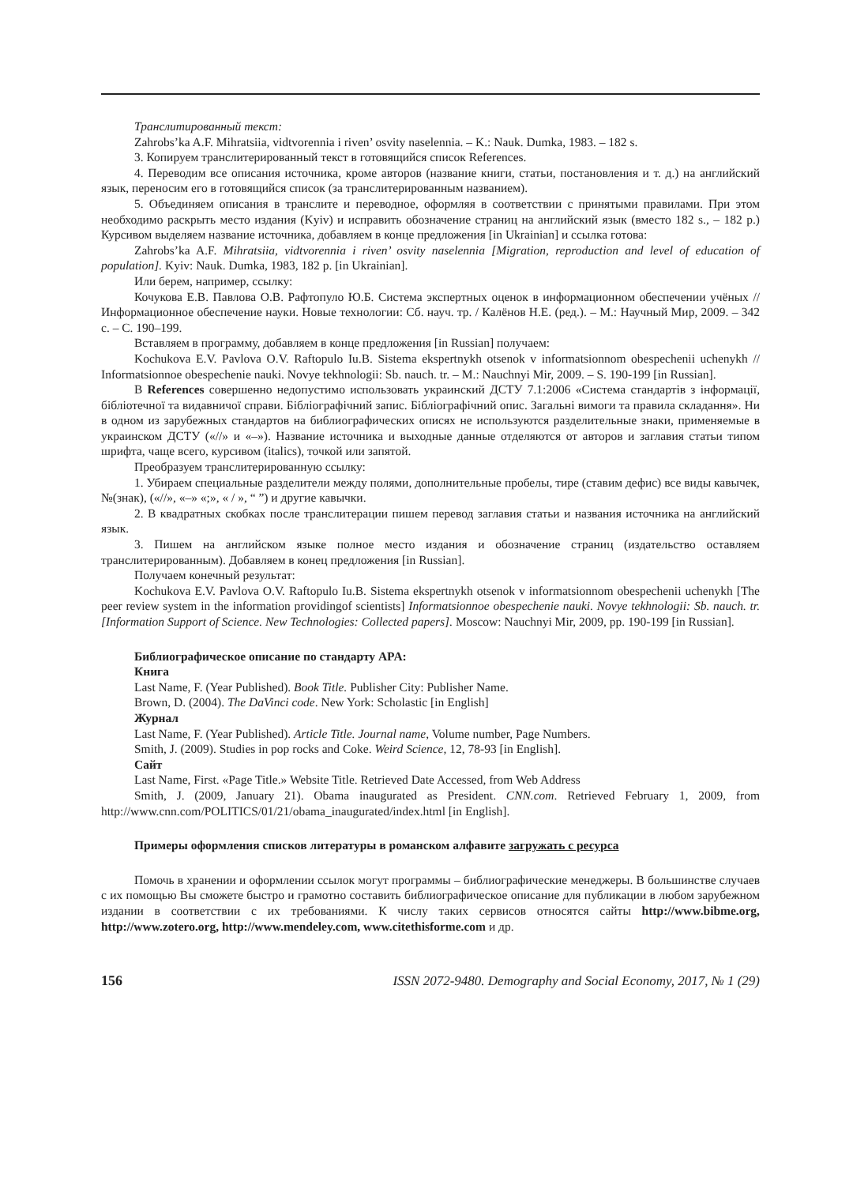Транслитированный текст:
Zahrobs’ka A.F. Mihratsiia, vidtvorennia i riven’ osvity naselennia. – K.: Nauk. Dumka, 1983. – 182 s.
3. Копируем транслитерированный текст в готовящийся список References.
4. Переводим все описания источника, кроме авторов (название книги, статьи, постановления и т. д.) на английский язык, переносим его в готовящийся список (за транслитерированным названием).
5. Объединяем описания в транслите и переводное, оформляя в соответствии с принятыми правилами. При этом необходимо раскрыть место издания (Kyiv) и исправить обозначение страниц на английский язык (вместо 182 s., – 182 p.) Курсивом выделяем название источника, добавляем в конце предложения [in Ukrainian] и ссылка готова:
Zahrobs’ka A.F. Mihratsiia, vidtvorennia i riven’ osvity naselennia [Migration, reproduction and level of education of population]. Kyiv: Nauk. Dumka, 1983, 182 p. [in Ukrainian].
Или берем, например, ссылку:
Кочукова Е.В. Павлова О.В. Рафтопуло Ю.Б. Система экспертных оценок в информационном обеспечении учёных // Информационное обеспечение науки. Новые технологии: Сб. науч. тр. / Калёнов Н.Е. (ред.). – М.: Научный Мир, 2009. – 342 с. – С. 190–199.
Вставляем в программу, добавляем в конце предложения [in Russian] получаем:
Kochukova E.V. Pavlova O.V. Raftopulo Iu.B. Sistema ekspertnykh otsenok v informatsionnom obespechenii uchenykh // Informatsionnoe obespechenie nauki. Novye tekhnologii: Sb. nauch. tr. – M.: Nauchnyi Mir, 2009. – S. 190-199 [in Russian].
В References совершенно недопустимо использовать украинский ДСТУ 7.1:2006 «Система стандартів з інформації, бібліотечної та видавничої справи. Бібліографічний запис. Бібліографічний опис. Загальні вимоги та правила складання». Ни в одном из зарубежных стандартов на библиографических описях не используются разделительные знаки, применяемые в украинском ДСТУ («//» и «–»). Название источника и выходные данные отделяются от авторов и заглавия статьи типом шрифта, чаще всего, курсивом (italics), точкой или запятой.
Преобразуем транслитерированную ссылку:
1. Убираем специальные разделители между полями, дополнительные пробелы, тире (ставим дефис) все виды кавычек, №(знак), («//», «–» «;», « / », “ ”) и другие кавычки.
2. В квадратных скобках после транслитерации пишем перевод заглавия статьи и названия источника на английский язык.
3. Пишем на английском языке полное место издания и обозначение страниц (издательство оставляем транслитерированным). Добавляем в конец предложения [in Russian].
Получаем конечный результат:
Kochukova E.V. Pavlova O.V. Raftopulo Iu.B. Sistema ekspertnykh otsenok v informatsionnom obespechenii uchenykh [The peer review system in the information providingof scientists] Informatsionnoe obespechenie nauki. Novye tekhnologii: Sb. nauch. tr. [Information Support of Science. New Technologies: Collected papers]. Moscow: Nauchnyi Mir, 2009, pp. 190-199 [in Russian].
Библиографическое описание по стандарту APA:
Книга
Last Name, F. (Year Published). Book Title. Publisher City: Publisher Name.
Brown, D. (2004). The DaVinci code. New York: Scholastic [in English]
Журнал
Last Name, F. (Year Published). Article Title. Journal name, Volume number, Page Numbers.
Smith, J. (2009). Studies in pop rocks and Coke. Weird Science, 12, 78-93 [in English].
Сайт
Last Name, First. «Page Title.» Website Title. Retrieved Date Accessed, from Web Address
Smith, J. (2009, January 21). Obama inaugurated as President. CNN.com. Retrieved February 1, 2009, from http://www.cnn.com/POLITICS/01/21/obama_inaugurated/index.html [in English].
Примеры оформления списков литературы в романском алфавите загружать с ресурса
Помочь в хранении и оформлении ссылок могут программы – библиографические менеджеры. В большинстве случаев с их помощью Вы сможете быстро и грамотно составить библиографическое описание для публикации в любом зарубежном издании в соответствии с их требованиями. К числу таких сервисов относятся сайты http://www.bibme.org, http://www.zotero.org, http://www.mendeley.com, www.citethisforme.com и др.
156 ISSN 2072-9480. Demography and Social Economy, 2017, № 1 (29)